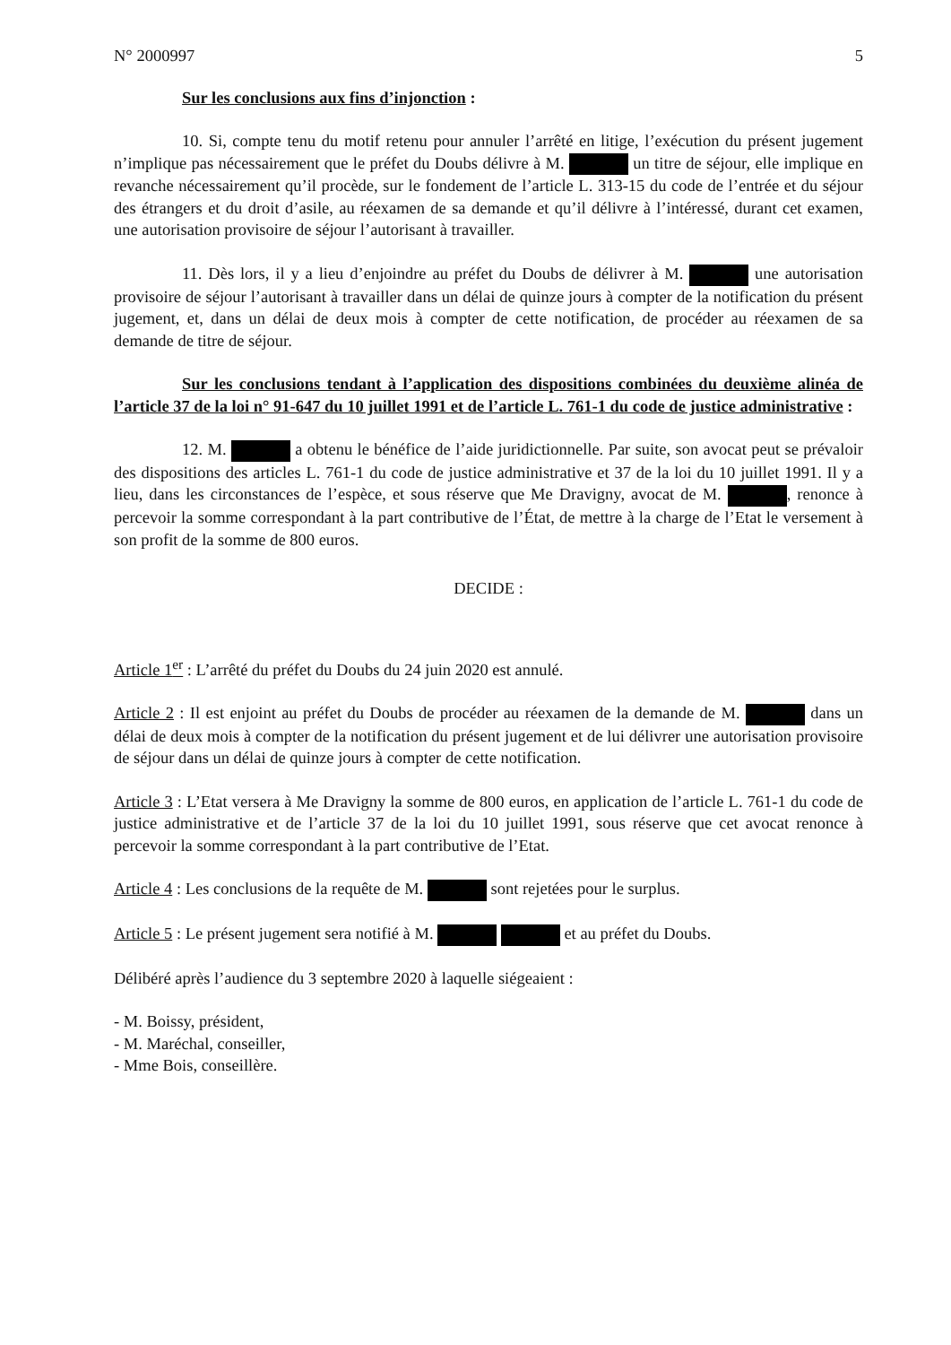N° 2000997 5
Sur les conclusions aux fins d’injonction :
10. Si, compte tenu du motif retenu pour annuler l’arrêté en litige, l’exécution du présent jugement n’implique pas nécessairement que le préfet du Doubs délivre à M. un titre de séjour, elle implique en revanche nécessairement qu’il procède, sur le fondement de l’article L. 313-15 du code de l’entrée et du séjour des étrangers et du droit d’asile, au réexamen de sa demande et qu’il délivre à l’intéressé, durant cet examen, une autorisation provisoire de séjour l’autorisant à travailler.
11. Dès lors, il y a lieu d’enjoindre au préfet du Doubs de délivrer à M. une autorisation provisoire de séjour l’autorisant à travailler dans un délai de quinze jours à compter de la notification du présent jugement, et, dans un délai de deux mois à compter de cette notification, de procéder au réexamen de sa demande de titre de séjour.
Sur les conclusions tendant à l’application des dispositions combinées du deuxième alinéa de l’article 37 de la loi n° 91-647 du 10 juillet 1991 et de l’article L. 761-1 du code de justice administrative :
12. M. a obtenu le bénéfice de l’aide juridictionnelle. Par suite, son avocat peut se prévaloir des dispositions des articles L. 761-1 du code de justice administrative et 37 de la loi du 10 juillet 1991. Il y a lieu, dans les circonstances de l’espèce, et sous réserve que Me Dravigny, avocat de M. , renonce à percevoir la somme correspondant à la part contributive de l’État, de mettre à la charge de l’Etat le versement à son profit de la somme de 800 euros.
DECIDE :
Article 1<sup>er</sup> : L’arrêté du préfet du Doubs du 24 juin 2020 est annulé.
Article 2 : Il est enjoint au préfet du Doubs de procéder au réexamen de la demande de M. dans un délai de deux mois à compter de la notification du présent jugement et de lui délivrer une autorisation provisoire de séjour dans un délai de quinze jours à compter de cette notification.
Article 3 : L’Etat versera à Me Dravigny la somme de 800 euros, en application de l’article L. 761-1 du code de justice administrative et de l’article 37 de la loi du 10 juillet 1991, sous réserve que cet avocat renonce à percevoir la somme correspondant à la part contributive de l’Etat.
Article 4 : Les conclusions de la requête de M. sont rejetées pour le surplus.
Article 5 : Le présent jugement sera notifié à M. et au préfet du Doubs.
Délibéré après l’audience du 3 septembre 2020 à laquelle siégeaient :
- M. Boissy, président,
- M. Maréchal, conseiller,
- Mme Bois, conseillère.